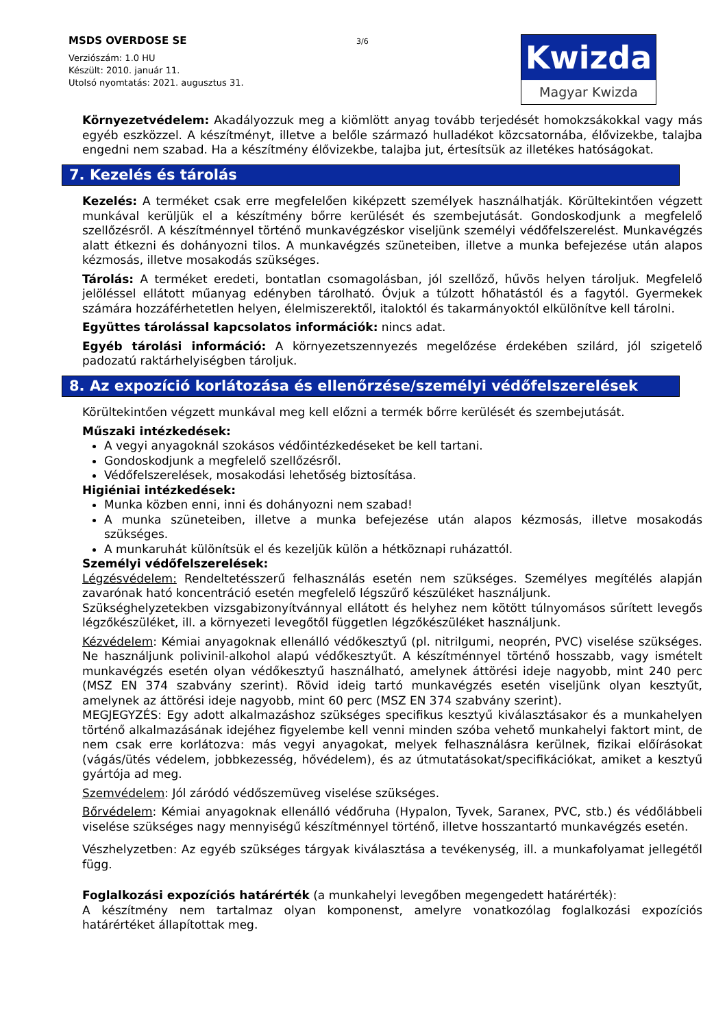MSDS OVERDOSE SE
Verziószám: 1.0 HU
Készült: 2010. január 11.
Utolsó nyomtatás: 2021. augusztus 31.
3/6
Kwizda
Magyar Kwizda
Környezetvédelem: Akadályozzuk meg a kiömlött anyag tovább terjedését homokzsákokkal vagy más egyéb eszközzel. A készítményt, illetve a belőle származó hulladékot közcsatornába, élővizekbe, talajba engedni nem szabad. Ha a készítmény élővizekbe, talajba jut, értesítsük az illetékes hatóságokat.
7. Kezelés és tárolás
Kezelés: A terméket csak erre megfelelően kiképzett személyek használhatják. Körültekintően végzett munkával kerüljük el a készítmény bőrre kerülését és szembejutását. Gondoskodjunk a megfelelő szellőzésről. A készítménnyel történő munkavégzéskor viseljünk személyi védőfelszerelést. Munkavégzés alatt étkezni és dohányozni tilos. A munkavégzés szüneteiben, illetve a munka befejezése után alapos kézmosás, illetve mosakodás szükséges.
Tárolás: A terméket eredeti, bontatlan csomagolásban, jól szellőző, hűvös helyen tároljuk. Megfelelő jelöléssel ellátott műanyag edényben tárolható. Óvjuk a túlzott hőhatástól és a fagytól. Gyermekek számára hozzáférhetetlen helyen, élelmiszerektől, italoktól és takarmányoktól elkülönítve kell tárolni.
Együttes tárolással kapcsolatos információk: nincs adat.
Egyéb tárolási információ: A környezetszennyezés megelőzése érdekében szilárd, jól szigetelő padozatú raktárhelyiségben tároljuk.
8. Az expozíció korlátozása és ellenőrzése/személyi védőfelszerelések
Körültekintően végzett munkával meg kell előzni a termék bőrre kerülését és szembejutását.
Műszaki intézkedések:
A vegyi anyagoknál szokásos védőintézkedéseket be kell tartani.
Gondoskodjunk a megfelelő szellőzésről.
Védőfelszerelések, mosakodási lehetőség biztosítása.
Higiéniai intézkedések:
Munka közben enni, inni és dohányozni nem szabad!
A munka szüneteiben, illetve a munka befejezése után alapos kézmosás, illetve mosakodás szükséges.
A munkaruhát különítsük el és kezeljük külön a hétköznapi ruházattól.
Személyi védőfelszerelések:
Légzésvédelem: Rendeltetésszerű felhasználás esetén nem szükséges. Személyes megítélés alapján zavarónak ható koncentráció esetén megfelelő légszűrő készüléket használjunk.
Szükséghelyzetekben vizsgabizonyítvánnyal ellátott és helyhez nem kötött túlnyomásos sűrített levegős légzőkészüléket, ill. a környezeti levegőtől független légzőkészüléket használjunk.
Kézvédelem: Kémiai anyagoknak ellenálló védőkesztyű (pl. nitrilgumi, neoprén, PVC) viselése szükséges. Ne használjunk polivinil-alkohol alapú védőkesztyűt. A készítménnyel történő hosszabb, vagy ismételt munkavégzés esetén olyan védőkesztyű használható, amelynek áttörési ideje nagyobb, mint 240 perc (MSZ EN 374 szabvány szerint). Rövid ideig tartó munkavégzés esetén viseljünk olyan kesztyűt, amelynek az áttörési ideje nagyobb, mint 60 perc (MSZ EN 374 szabvány szerint).
MEGJEGYZÉS: Egy adott alkalmazáshoz szükséges specifikus kesztyű kiválasztásakor és a munkahelyen történő alkalmazásának idejéhez figyelembe kell venni minden szóba vehető munkahelyi faktort mint, de nem csak erre korlátozva: más vegyi anyagokat, melyek felhasználásra kerülnek, fizikai előírásokat (vágás/ütés védelem, jobbkezesség, hővédelem), és az útmutatásokat/specifikációkat, amiket a kesztyű gyártója ad meg.
Szemvédelem: Jól záródó védőszemüveg viselése szükséges.
Bőrvédelem: Kémiai anyagoknak ellenálló védőruha (Hypalon, Tyvek, Saranex, PVC, stb.) és védőlábbeli viselése szükséges nagy mennyiségű készítménnyel történő, illetve hosszantartó munkavégzés esetén.
Vészhelyzetben: Az egyéb szükséges tárgyak kiválasztása a tevékenység, ill. a munkafolyamat jellegétől függ.
Foglalkozási expozíciós határérték (a munkahelyi levegőben megengedett határérték):
A készítmény nem tartalmaz olyan komponenst, amelyre vonatkozólag foglalkozási expozíciós határértéket állapítottak meg.